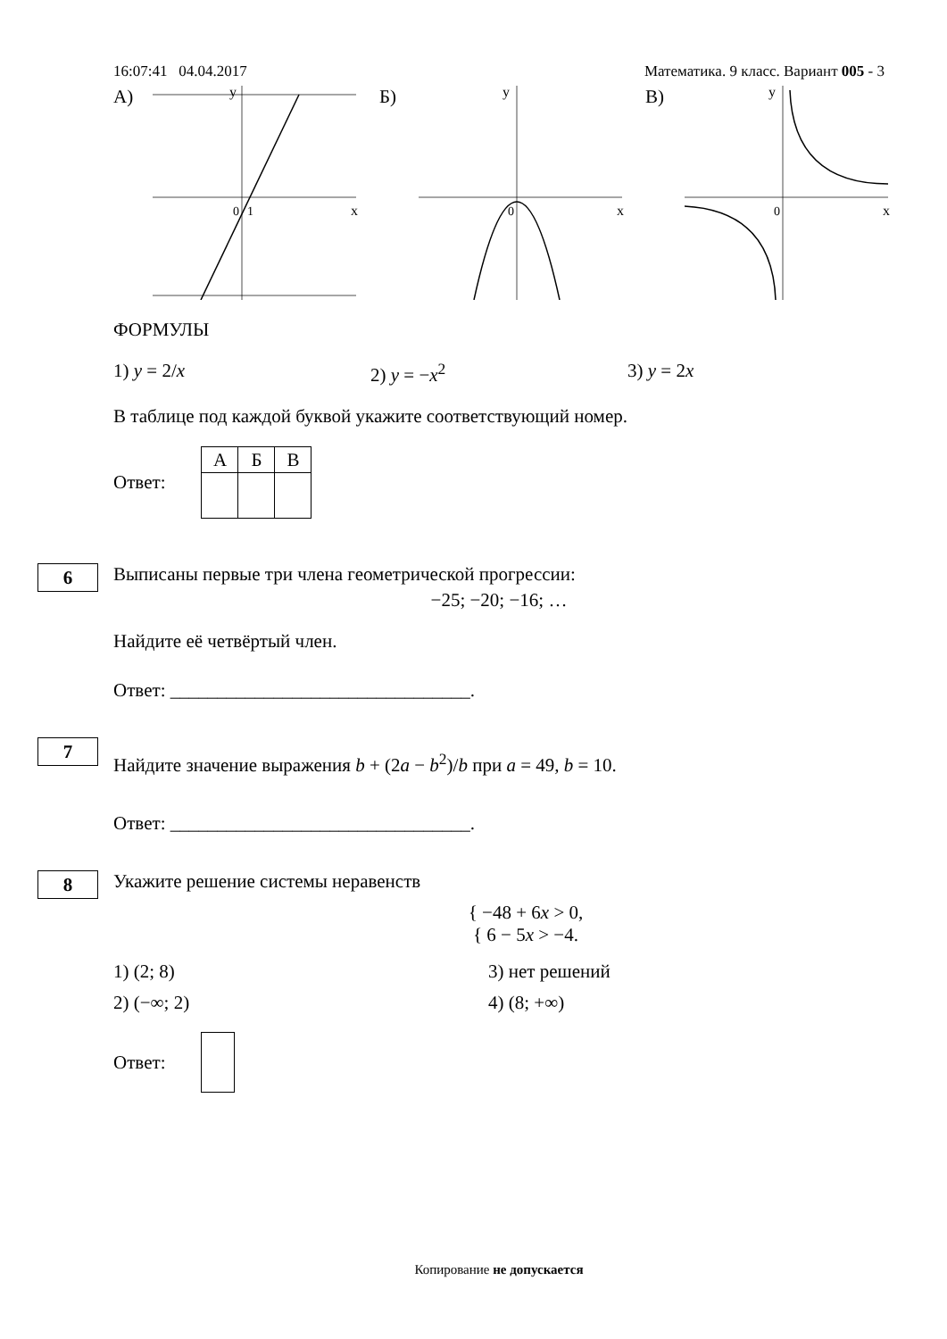16:07:41 04.04.2017 Математика. 9 класс. Вариант 005 - 3
А)
0
1
x
y
Б)
0
x
y
В)
0
x
y
ФОРМУЛЫ
1) y = 2/x 2) y = −x<sup>2</sup> 3) y = 2x
В таблице под каждой буквой укажите соответствующий номер.
Ответ:
| А | Б | В |
| --- | --- | --- |
6
Выписаны первые три члена геометрической прогрессии:
−25; −20; −16; …
Найдите её четвёртый член.
Ответ: ________________________________.
7
Найдите значение выражения b + (2a − b<sup>2</sup>)/b при a = 49, b = 10.
Ответ: ________________________________.
8
Укажите решение системы неравенств
{ −48 + 6x > 0,
{ 6 − 5x > −4.
1) (2; 8) 3) нет решений
2) (−∞; 2) 4) (8; +∞)
Ответ:
Копирование не допускается